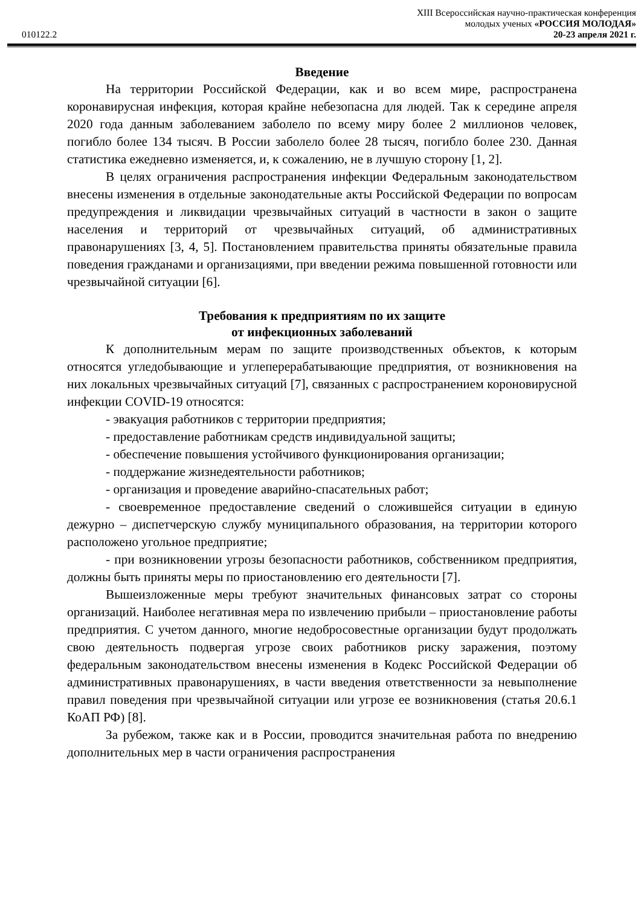XIII Всероссийская научно-практическая конференция
молодых ученых «РОССИЯ МОЛОДАЯ»
010122.2 20-23 апреля 2021 г.
Введение
На территории Российской Федерации, как и во всем мире, распространена коронавирусная инфекция, которая крайне небезопасна для людей. Так к середине апреля 2020 года данным заболеванием заболело по всему миру более 2 миллионов человек, погибло более 134 тысяч. В России заболело более 28 тысяч, погибло более 230. Данная статистика ежедневно изменяется, и, к сожалению, не в лучшую сторону [1, 2].
В целях ограничения распространения инфекции Федеральным законодательством внесены изменения в отдельные законодательные акты Российской Федерации по вопросам предупреждения и ликвидации чрезвычайных ситуаций в частности в закон о защите населения и территорий от чрезвычайных ситуаций, об административных правонарушениях [3, 4, 5]. Постановлением правительства приняты обязательные правила поведения гражданами и организациями, при введении режима повышенной готовности или чрезвычайной ситуации [6].
Требования к предприятиям по их защите
от инфекционных заболеваний
К дополнительным мерам по защите производственных объектов, к которым относятся угледобывающие и углеперерабатывающие предприятия, от возникновения на них локальных чрезвычайных ситуаций [7], связанных с распространением короновирусной инфекции COVID-19 относятся:
- эвакуация работников с территории предприятия;
- предоставление работникам средств индивидуальной защиты;
- обеспечение повышения устойчивого функционирования организации;
- поддержание жизнедеятельности работников;
- организация и проведение аварийно-спасательных работ;
- своевременное предоставление сведений о сложившейся ситуации в единую дежурно – диспетчерскую службу муниципального образования, на территории которого расположено угольное предприятие;
- при возникновении угрозы безопасности работников, собственником предприятия, должны быть приняты меры по приостановлению его деятельности [7].
Вышеизложенные меры требуют значительных финансовых затрат со стороны организаций. Наиболее негативная мера по извлечению прибыли – приостановление работы предприятия. С учетом данного, многие недобросовестные организации будут продолжать свою деятельность подвергая угрозе своих работников риску заражения, поэтому федеральным законодательством внесены изменения в Кодекс Российской Федерации об административных правонарушениях, в части введения ответственности за невыполнение правил поведения при чрезвычайной ситуации или угрозе ее возникновения (статья 20.6.1 КоАП РФ) [8].
За рубежом, также как и в России, проводится значительная работа по внедрению дополнительных мер в части ограничения распространения